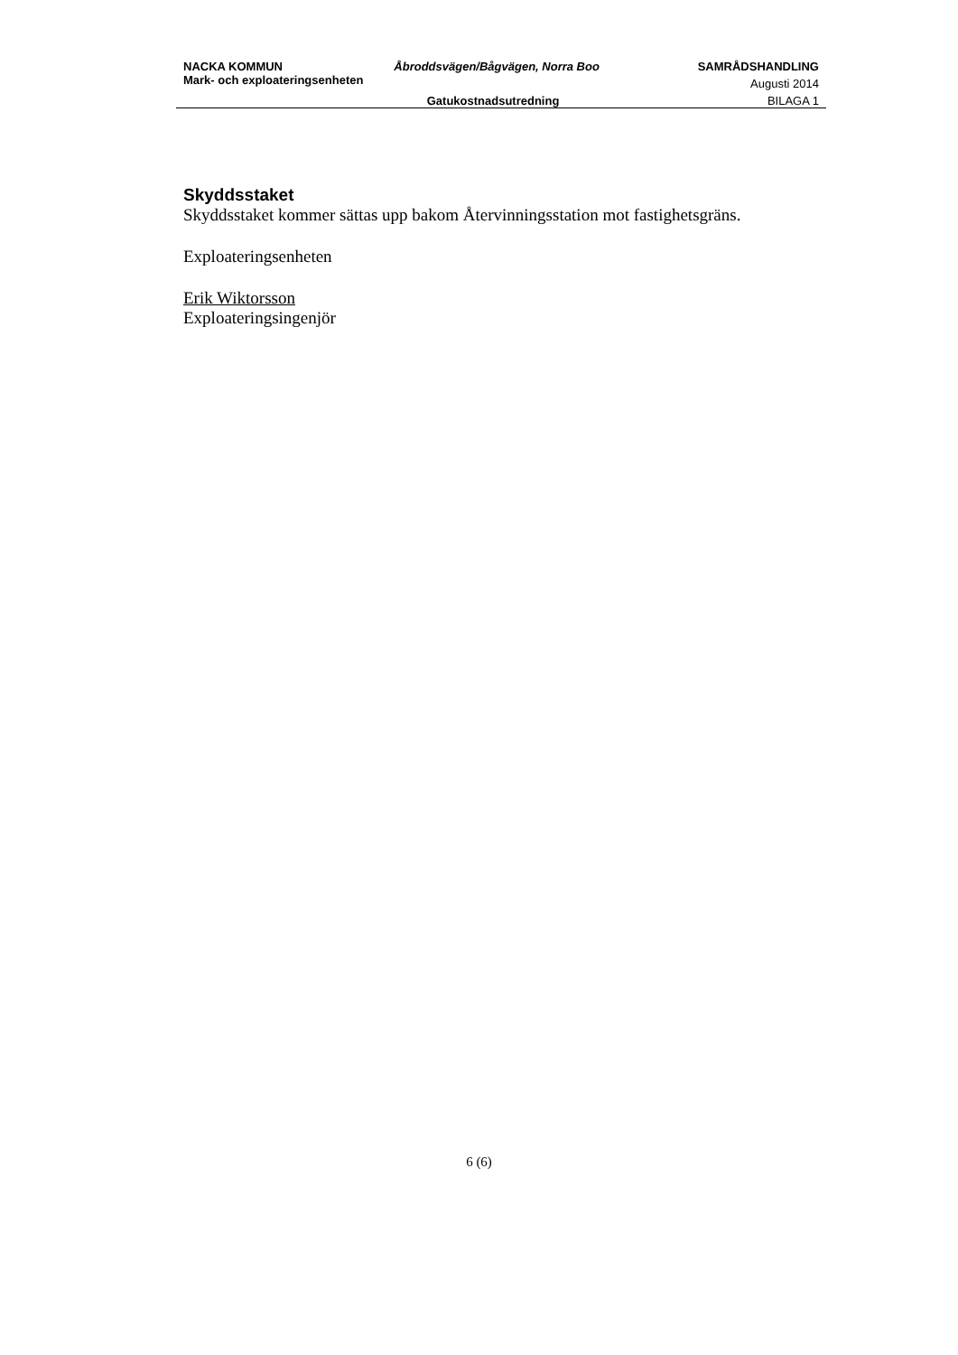NACKA KOMMUN Åbroddsvägen/Bågvägen, Norra Boo SAMRÅDSHANDLING
Mark- och exploateringsenheten
Augusti 2014
Gatukostnadsutredning BILAGA 1
Skyddsstaket
Skyddsstaket kommer sättas upp bakom Återvinningsstation mot fastighetsgräns.
Exploateringsenheten
Erik Wiktorsson
Exploateringsingenjör
6 (6)